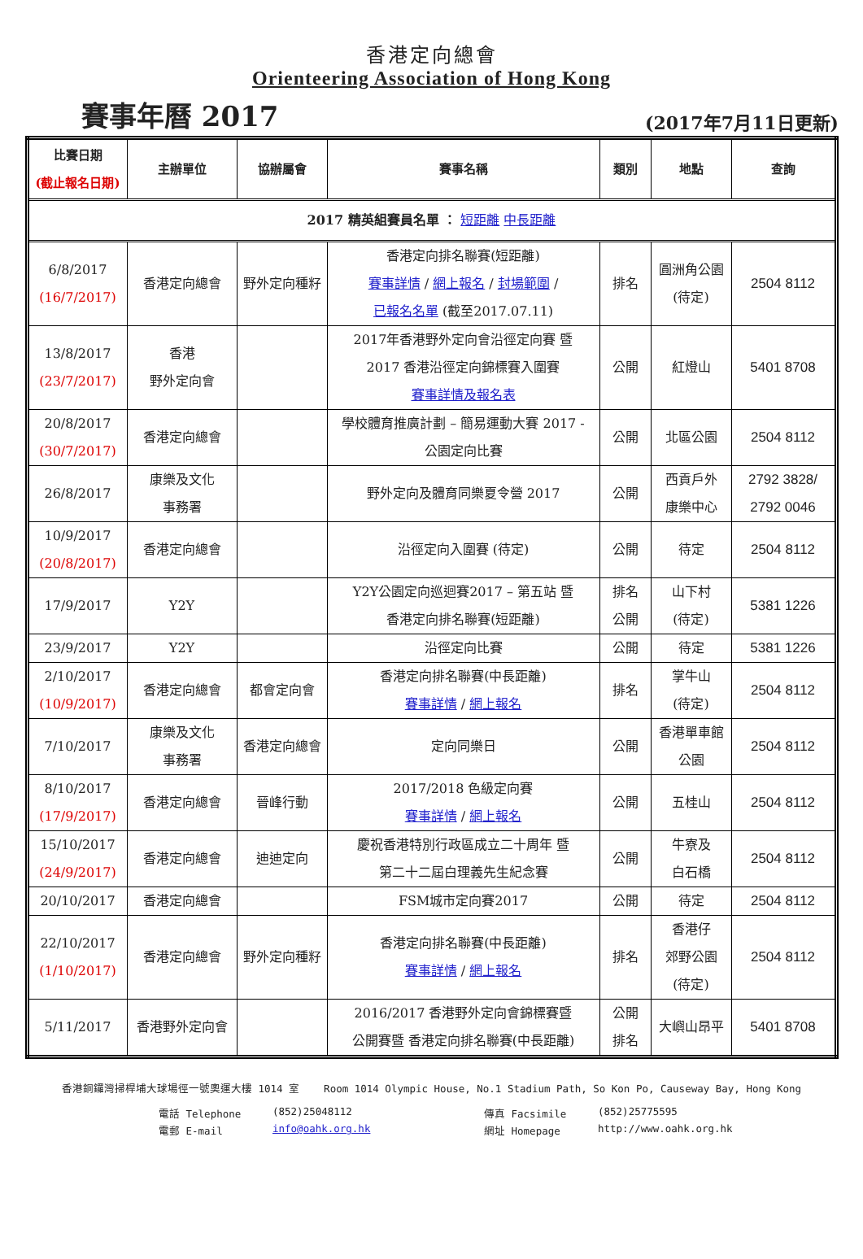香港定向總會
Orienteering Association of Hong Kong
賽事年曆 2017 (2017年7月11日更新)
| 比賽日期 (截止報名日期) | 主辦單位 | 協辦屬會 | 賽事名稱 | 類別 | 地點 | 查詢 |
| --- | --- | --- | --- | --- | --- | --- |
| 2017 精英組賽員名單 ： 短距離 中長距離 | | | | | | |
| 6/8/2017 (16/7/2017) | 香港定向總會 | 野外定向種籽 | 香港定向排名聯賽(短距離) 賽事詳情 / 網上報名 / 封場範圍 / 已報名名單 (截至2017.07.11) | 排名 | 圓洲角公園 (待定) | 2504 8112 |
| 13/8/2017 (23/7/2017) | 香港 野外定向會 | | 2017年香港野外定向會沿徑定向賽 暨 2017 香港沿徑定向錦標賽入圍賽 賽事詳情及報名表 | 公開 | 紅燈山 | 5401 8708 |
| 20/8/2017 (30/7/2017) | 香港定向總會 | | 學校體育推廣計劃 – 簡易運動大賽 2017 - 公園定向比賽 | 公開 | 北區公園 | 2504 8112 |
| 26/8/2017 | 康樂及文化 事務署 | | 野外定向及體育同樂夏令營 2017 | 公開 | 西貢戶外 康樂中心 | 2792 3828/ 2792 0046 |
| 10/9/2017 (20/8/2017) | 香港定向總會 | | 沿徑定向入圍賽 (待定) | 公開 | 待定 | 2504 8112 |
| 17/9/2017 | Y2Y | | Y2Y公園定向巡迴賽2017 – 第五站 暨 香港定向排名聯賽(短距離) | 排名 公開 | 山下村 (待定) | 5381 1226 |
| 23/9/2017 | Y2Y | | 沿徑定向比賽 | 公開 | 待定 | 5381 1226 |
| 2/10/2017 (10/9/2017) | 香港定向總會 | 都會定向會 | 香港定向排名聯賽(中長距離) 賽事詳情 / 網上報名 | 排名 | 掌牛山 (待定) | 2504 8112 |
| 7/10/2017 | 康樂及文化 事務署 | 香港定向總會 | 定向同樂日 | 公開 | 香港單車館 公園 | 2504 8112 |
| 8/10/2017 (17/9/2017) | 香港定向總會 | 晉峰行動 | 2017/2018 色級定向賽 賽事詳情 / 網上報名 | 公開 | 五桂山 | 2504 8112 |
| 15/10/2017 (24/9/2017) | 香港定向總會 | 迪迪定向 | 慶祝香港特別行政區成立二十周年 暨 第二十二屆白理義先生紀念賽 | 公開 | 牛寮及 白石橋 | 2504 8112 |
| 20/10/2017 | 香港定向總會 | | FSM城市定向賽2017 | 公開 | 待定 | 2504 8112 |
| 22/10/2017 (1/10/2017) | 香港定向總會 | 野外定向種籽 | 香港定向排名聯賽(中長距離) 賽事詳情 / 網上報名 | 排名 | 香港仔 郊野公園 (待定) | 2504 8112 |
| 5/11/2017 | 香港野外定向會 | | 2016/2017 香港野外定向會錦標賽暨 公開賽暨 香港定向排名聯賽(中長距離) | 公開 排名 | 大嶼山昂平 | 5401 8708 |
香港銅鑼灣掃桿埔大球場徑一號奧運大樓 1014 室 Room 1014 Olympic House, No.1 Stadium Path, So Kon Po, Causeway Bay, Hong Kong
電話 Telephone (852)25048112 傳真 Facsimile (852)25775595 電郵 E-mail info@oahk.org.hk 網址 Homepage http://www.oahk.org.hk